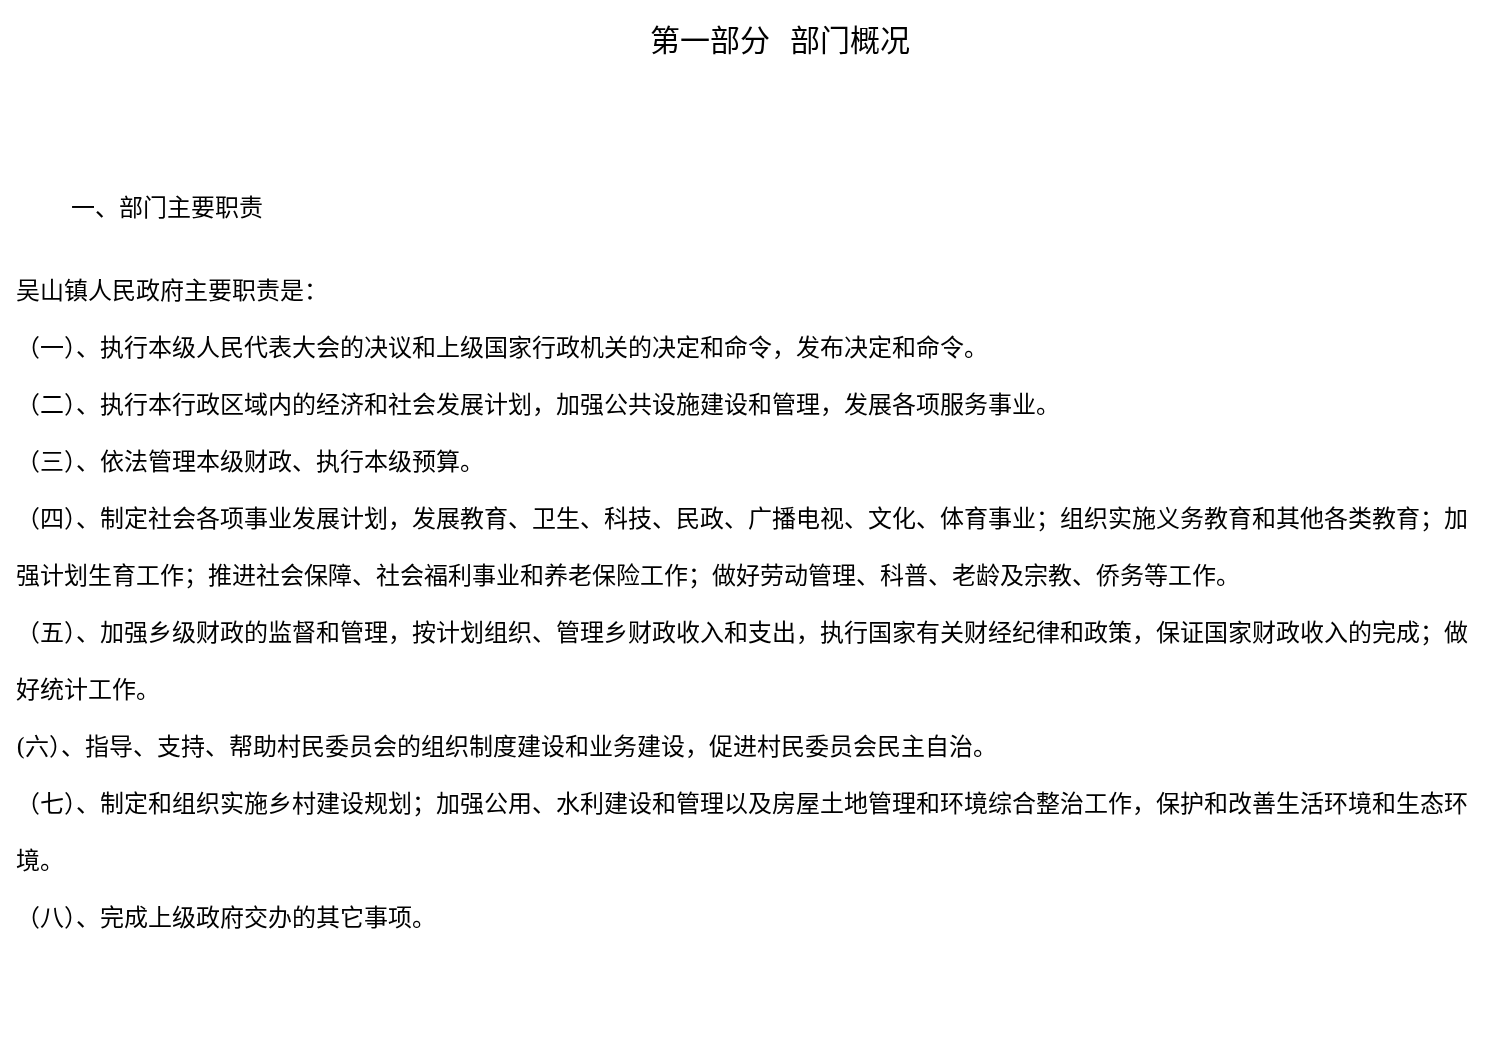第一部分 部门概况
一、部门主要职责
吴山镇人民政府主要职责是：
（一）、执行本级人民代表大会的决议和上级国家行政机关的决定和命令，发布决定和命令。
（二）、执行本行政区域内的经济和社会发展计划，加强公共设施建设和管理，发展各项服务事业。
（三）、依法管理本级财政、执行本级预算。
（四）、制定社会各项事业发展计划，发展教育、卫生、科技、民政、广播电视、文化、体育事业；组织实施义务教育和其他各类教育；加强计划生育工作；推进社会保障、社会福利事业和养老保险工作；做好劳动管理、科普、老龄及宗教、侨务等工作。
（五）、加强乡级财政的监督和管理，按计划组织、管理乡财政收入和支出，执行国家有关财经纪律和政策，保证国家财政收入的完成；做好统计工作。
(六）、指导、支持、帮助村民委员会的组织制度建设和业务建设，促进村民委员会民主自治。
（七）、制定和组织实施乡村建设规划；加强公用、水利建设和管理以及房屋土地管理和环境综合整治工作，保护和改善生活环境和生态环境。
（八）、完成上级政府交办的其它事项。